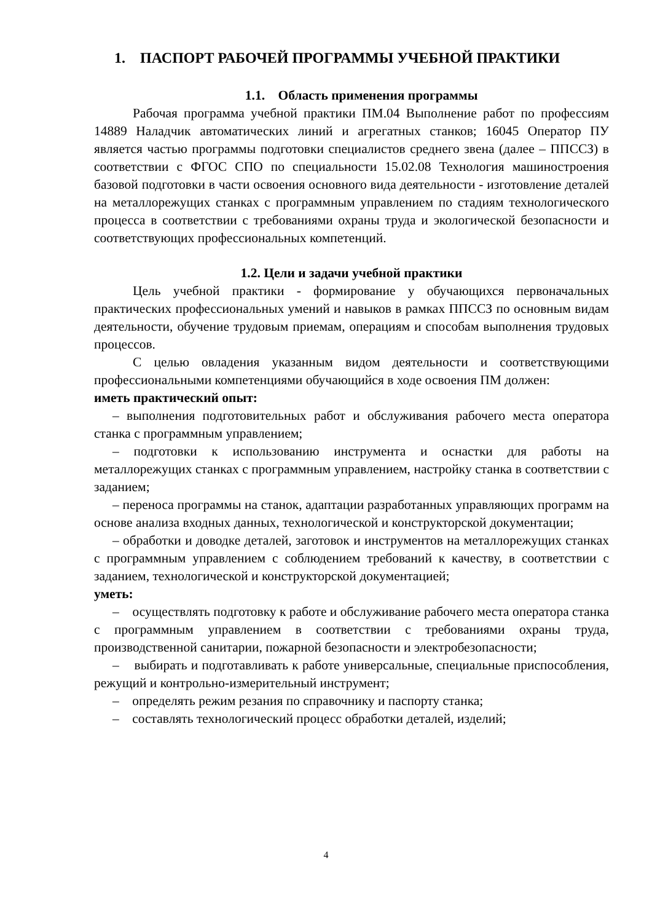1. ПАСПОРТ РАБОЧЕЙ ПРОГРАММЫ УЧЕБНОЙ ПРАКТИКИ
1.1. Область применения программы
Рабочая программа учебной практики ПМ.04 Выполнение работ по профессиям 14889 Наладчик автоматических линий и агрегатных станков; 16045 Оператор ПУ является частью программы подготовки специалистов среднего звена (далее – ППССЗ) в соответствии с ФГОС СПО по специальности 15.02.08 Технология машиностроения базовой подготовки в части освоения основного вида деятельности - изготовление деталей на металлорежущих станках с программным управлением по стадиям технологического процесса в соответствии с требованиями охраны труда и экологической безопасности и соответствующих профессиональных компетенций.
1.2. Цели и задачи учебной практики
Цель учебной практики - формирование у обучающихся первоначальных практических профессиональных умений и навыков в рамках ППССЗ по основным видам деятельности, обучение трудовым приемам, операциям и способам выполнения трудовых процессов.
С целью овладения указанным видом деятельности и соответствующими профессиональными компетенциями обучающийся в ходе освоения ПМ должен:
иметь практический опыт:
– выполнения подготовительных работ и обслуживания рабочего места оператора станка с программным управлением;
– подготовки к использованию инструмента и оснастки для работы на металлорежущих станках с программным управлением, настройку станка в соответствии с заданием;
– переноса программы на станок, адаптации разработанных управляющих программ на основе анализа входных данных, технологической и конструкторской документации;
– обработки и доводке деталей, заготовок и инструментов на металлорежущих станках с программным управлением с соблюдением требований к качеству, в соответствии с заданием, технологической и конструкторской документацией;
уметь:
– осуществлять подготовку к работе и обслуживание рабочего места оператора станка с программным управлением в соответствии с требованиями охраны труда, производственной санитарии, пожарной безопасности и электробезопасности;
– выбирать и подготавливать к работе универсальные, специальные приспособления, режущий и контрольно-измерительный инструмент;
– определять режим резания по справочнику и паспорту станка;
– составлять технологический процесс обработки деталей, изделий;
4